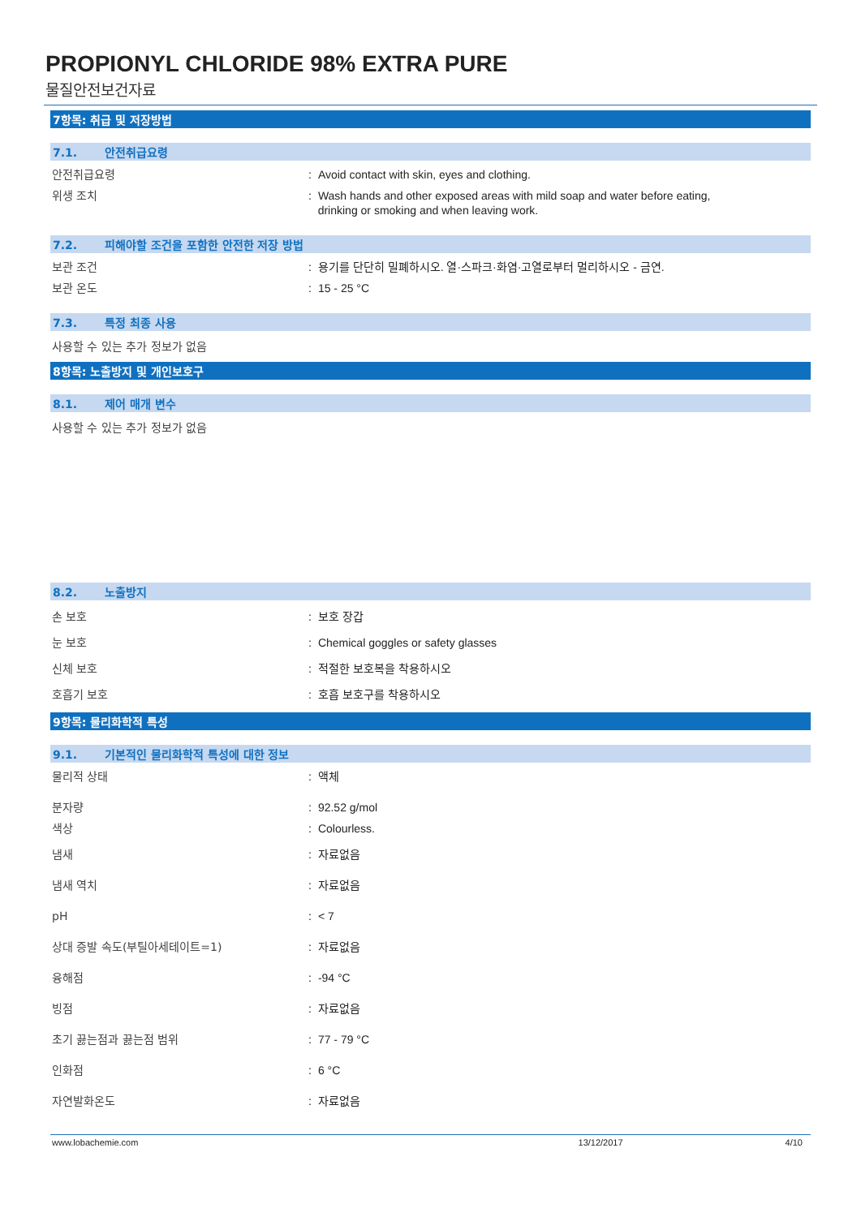PROPIONYL CHLORIDE 98% EXTRA PURE
물질안전보건자료
7항목: 취급 및 저장방법
7.1. 안전취급요령
안전취급요령 : Avoid contact with skin, eyes and clothing.
위생 조치 : Wash hands and other exposed areas with mild soap and water before eating,
drinking or smoking and when leaving work.
7.2. 피해야할 조건을 포함한 안전한 저장 방법
보관 조건 : 용기를 단단히 밀폐하시오. 열·스파크·화염·고열로부터 멀리하시오 - 금연.
보관 온도 : 15 - 25 °C
7.3. 특정 최종 사용
사용할 수 있는 추가 정보가 없음
8항목: 노출방지 및 개인보호구
8.1. 제어 매개 변수
사용할 수 있는 추가 정보가 없음
8.2. 노출방지
손 보호 : 보호 장갑
눈 보호 : Chemical goggles or safety glasses
신체 보호 : 적절한 보호복을 착용하시오
호흡기 보호 : 호흡 보호구를 착용하시오
9항목: 물리화학적 특성
9.1. 기본적인 물리화학적 특성에 대한 정보
물리적 상태 : 액체
분자량 : 92.52 g/mol
색상 : Colourless.
냄새 : 자료없음
냄새 역치 : 자료없음
pH : < 7
상대 증발 속도(부틸아세테이트=1) : 자료없음
융해점 : -94 °C
빙점 : 자료없음
초기 끓는점과 끓는점 범위 : 77 - 79 °C
인화점 : 6 °C
자연발화온도 : 자료없음
www.lobachemie.com 13/12/2017 4/10